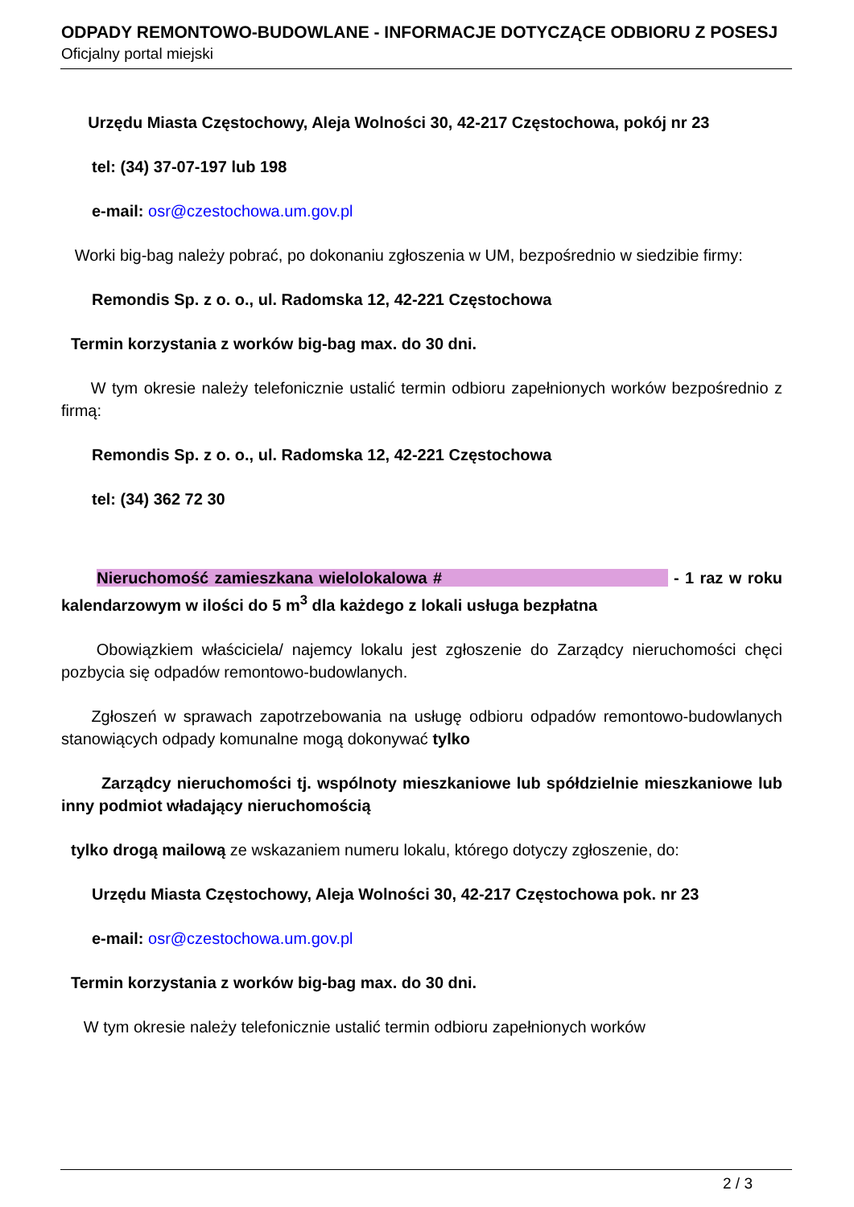ODPADY REMONTOWO-BUDOWLANE - INFORMACJE DOTYCZĄCE ODBIORU Z POSESJ
Oficjalny portal miejski
Urzędu Miasta Częstochowy, Aleja Wolności 30, 42-217 Częstochowa, pokój nr 23
tel: (34) 37-07-197 lub 198
e-mail: osr@czestochowa.um.gov.pl
Worki big-bag należy pobrać, po dokonaniu zgłoszenia w UM, bezpośrednio w siedzibie firmy:
Remondis Sp. z o. o., ul. Radomska 12, 42-221 Częstochowa
Termin korzystania z worków big-bag max. do 30 dni.
W tym okresie należy telefonicznie ustalić termin odbioru zapełnionych worków bezpośrednio z firmą:
Remondis Sp. z o. o., ul. Radomska 12, 42-221 Częstochowa
tel: (34) 362 72 30
Nieruchomość zamieszkana wielolokalowa # - 1 raz w roku kalendarzowym w ilości do 5 m<sup>3</sup> dla każdego z lokali usługa bezpłatna
Obowiązkiem właściciela/ najemcy lokalu jest zgłoszenie do Zarządcy nieruchomości chęci pozbycia się odpadów remontowo-budowlanych.
Zgłoszeń w sprawach zapotrzebowania na usługę odbioru odpadów remontowo-budowlanych stanowiących odpady komunalne mogą dokonywać tylko
Zarządcy nieruchomości tj. wspólnoty mieszkaniowe lub spółdzielnie mieszkaniowe lub inny podmiot władający nieruchomością
tylko drogą mailową ze wskazaniem numeru lokalu, którego dotyczy zgłoszenie, do:
Urzędu Miasta Częstochowy, Aleja Wolności 30, 42-217 Częstochowa pok. nr 23
e-mail: osr@czestochowa.um.gov.pl
Termin korzystania z worków big-bag max. do 30 dni.
W tym okresie należy telefonicznie ustalić termin odbioru zapełnionych worków
2 / 3